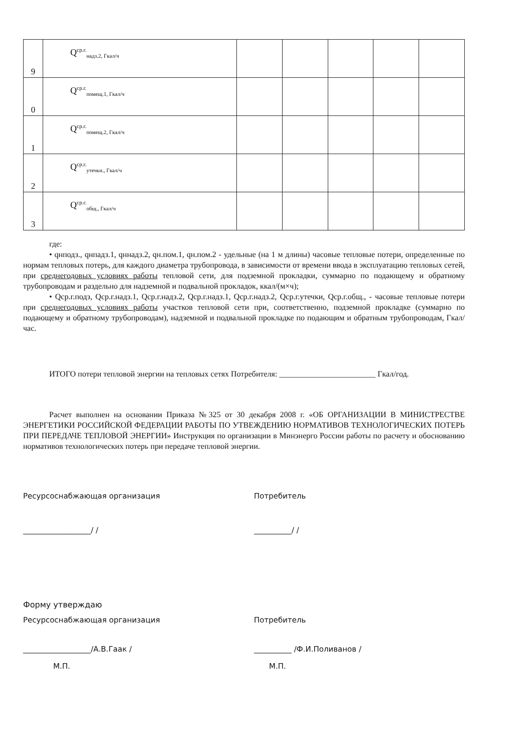| 9 | Q<sup>ср.г.</sup><sub>надз.2, Гкал/ч</sub> | | | | | |
| 0 | Q<sup>ср.г.</sup><sub>помещ.1, Гкал/ч</sub> | | | | | |
| 1 | Q<sup>ср.г.</sup><sub>помещ.2, Гкал/ч</sub> | | | | | |
| 2 | Q<sup>ср.г.</sup><sub>утечки., Гкал/ч</sub> | | | | | |
| 3 | Q<sup>ср.г.</sup><sub>общ., Гкал/ч</sub> | | | | | |
где:
• qнподз., qнпадз.1, qннадз.2, qн.пом.1, qн.пом.2 - удельные (на 1 м длины) часовые тепловые потери, определенные по нормам тепловых потерь, для каждого диаметра трубопровода, в зависимости от времени ввода в эксплуатацию тепловых сетей, при среднегодовых условиях работы тепловой сети, для подземной прокладки, суммарно по подающему и обратному трубопроводам и раздельно для надземной и подвальной прокладок, ккал/(м×ч);
• Qср.г.подз, Qср.г.надз.1, Qср.г.надз.2, Qср.г.надз.1, Qср.г.надз.2, Qср.г.утечки, Qср.г.общ., - часовые тепловые потери при среднегодовых условиях работы участков тепловой сети при, соответственно, подземной прокладке (суммарно по подающему и обратному трубопроводам), надземной и подвальной прокладке по подающим и обратным трубопроводам, Гкал/час.
ИТОГО потери тепловой энергии на тепловых сетях Потребителя: ________________________ Гкал/год.
Расчет выполнен на основании Приказа №325 от 30 декабря 2008 г. «ОБ ОРГАНИЗАЦИИ В МИНИСТРЕСТВЕ ЭНЕРГЕТИКИ РОССИЙСКОЙ ФЕДЕРАЦИИ РАБОТЫ ПО УТВЕЖДЕНИЮ НОРМАТИВОВ ТЕХНОЛОГИЧЕСКИХ ПОТЕРЬ ПРИ ПЕРЕДАЧЕ ТЕПЛОВОЙ ЭНЕРГИИ» Инструкция по организации в Минэнерго России работы по расчету и обоснованию нормативов технологических потерь при передаче тепловой энергии.
Ресурсоснабжающая организация Потребитель
__________________/ / __________/ /
Форму утверждаю
Ресурсоснабжающая организация Потребитель
__________________/А.В.Гаак / __________ /Ф.И.Поливанов /
М.П. М.П.